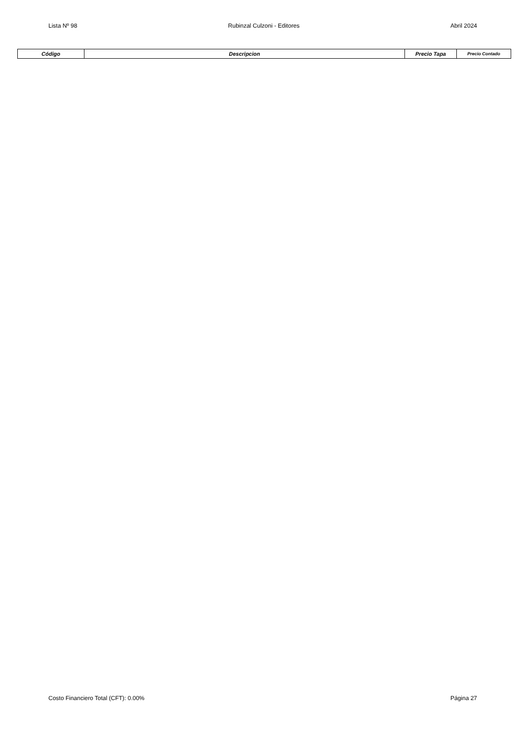Lista Nº 98 Rubinzal Culzoni - Editores Abril 2024
| Código | Descripcion | Precio Tapa | Precio Contado |
| --- | --- | --- | --- |
Costo Financiero Total (CFT): 0.00% Página 27